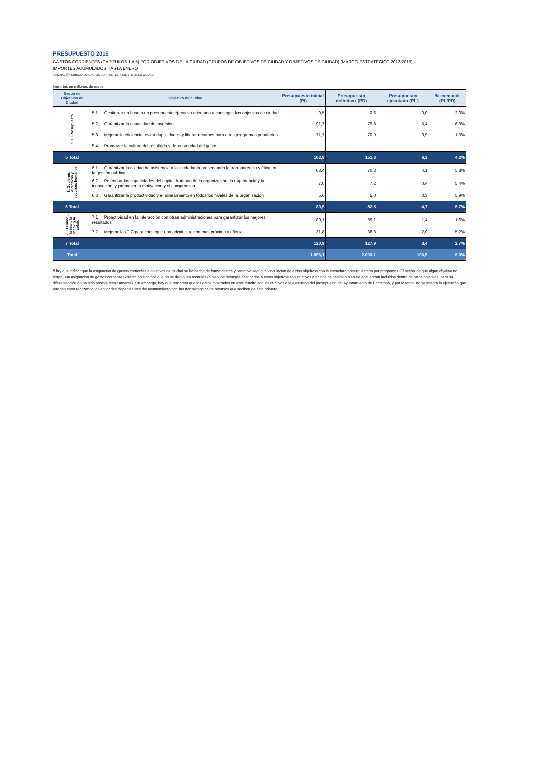PRESUPUESTO 2015
GASTOS CORRIENTES (CAPÍTULOS 1 A 5) POR OBJETIVOS DE LA CIUDAD (GRUPOS DE OBJETIVOS DE CIUDAD Y OBJETIVOS DE CIUDAD) (MARCO ESTRATÉGICO 2012-2015)
IMPORTES ACUMULADOS HASTA ENERO
ASIGNACIÓN DIRECTA DE GASTOS CORRIENTES A OBJETIVOS DE CIUDAD*
Importes en millones de euros
| Grupo de Objetivos de Ciudad | Objetivo de ciudad | Presupuesto inicial (PI) | Presupuesto definitivo (PD) | Presupuesto ejecutado (PL) | % execució (PL/PD) |
| --- | --- | --- | --- | --- | --- |
| 5. El Presupuesto | 5.1 Gestionar en base a un presupuesto ejecutivo orientado a conseguir los objetivos de ciudad | 0,5 | 0,6 | 0,0 | 2,3% |
| | 5.2 Garantizar la capacidad de inversión | 91,7 | 79,8 | 5,4 | 6,8% |
| | 5.3 Mejorar la eficiencia, evitar duplicidades y liberar recursos para otros programas prioritarios | 71,7 | 70,9 | 0,9 | 1,3% |
| | 5.4 Promover la cultura del resultado y de austeridad del gasto | | | | -- |
| 5 Total | | 163,9 | 151,3 | 6,3 | 4,2% |
| 6. Gobierno, directivos y recursos humanos | 6.1 Garantizar la calidad de asistencia a la ciudadanía preservando la transparencia y ética en la gestión pública | 68,4 | 70,3 | 4,1 | 5,8% |
| | 6.2 Potenciar las capacidades del capital humano de la organización, la experiencia y la innovación, y promover la motivación y el compromiso | 7,0 | 7,2 | 0,4 | 5,4% |
| | 6.3 Garantizar la productividad y el alineamiento en todos los niveles de la organización | 5,0 | 5,0 | 0,3 | 5,9% |
| 6 Total | | 80,5 | 82,5 | 4,7 | 5,7% |
| 7. El conoc., la tecn., la innov. y la colab. | 7.1 Proactividad en la interacción con otras administraciones para garantizar los mejores resultados | 89,1 | 89,1 | 1,4 | 1,6% |
| | 7.2 Mejorar las TIC para conseguir una administración mas próxima y eficaz | 31,8 | 38,8 | 2,0 | 5,2% |
| 7 Total | | 120,9 | 127,9 | 3,4 | 2,7% |
| Total | | 1.996,1 | 2.003,1 | 106,5 | 5,3% |
*Hay que indicar que la asignación de gastos corrientes a objetivos de ciudad se ha hecho de forma directa y tentativa según la vinculación de estos objetivos con la estructura presupuestaria por programas. El hecho de que algún objetivo no tenga una asignación de gastos corrientes directa no significa que no se dediquen recursos (o bien los recursos destinados a estos objetivos son relativos a gastos de capital o bien se encuentran incluidos dentro de otros objetivos, pero su diferenciación no ha sido posible técnicamente). Sin embargo, hay que remarcar que los datos mostrados en este cuadro son los relativos a la ejecución del presupuesto del Ayuntamiento de Barcelona, y por lo tanto, no se integra la ejecución que puedan estar realizando las entidades dependientes del Ayuntamiento con las transferencias de recursos que reciben de éste primero.